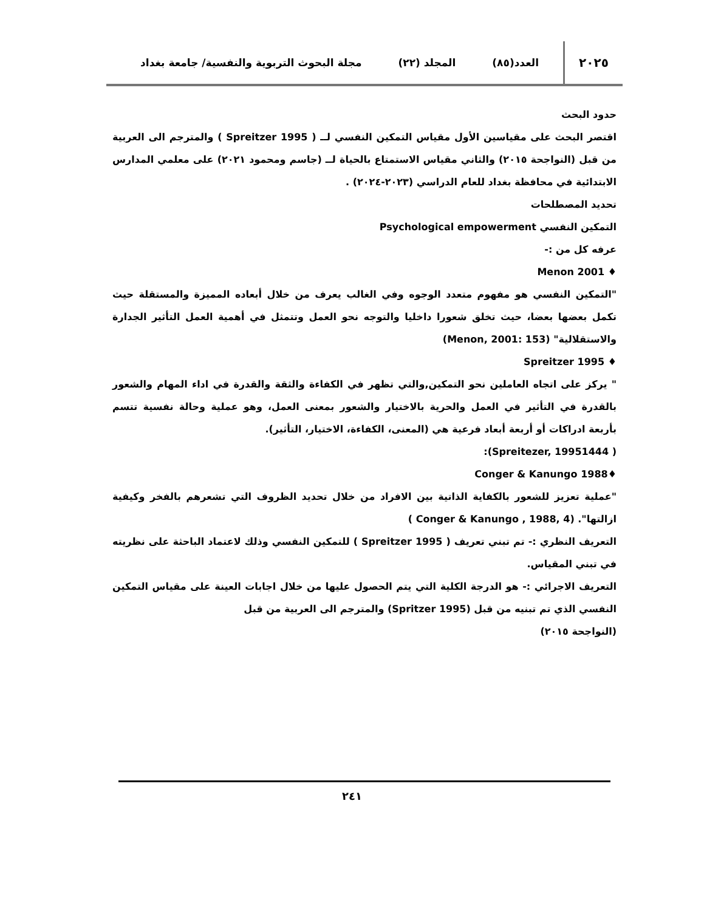٢٠٢٥
العدد(٨٥) المجلد (٢٢) مجلة البحوث التربوية والنفسية/ جامعة بغداد
حدود البحث
اقتصر البحث على مقياسين الأول مقياس التمكين النفسي لــ ( Spreitzer 1995 ) والمترجم الى العربية من قبل (النواجحة ٢٠١٥) والثاني مقياس الاستمتاع بالحياة لــ (جاسم ومحمود ٢٠٢١) على معلمي المدارس الابتدائية في محافظة بغداد للعام الدراسي (٢٠٢٣-٢٠٢٤) .
تحديد المصطلحات
التمكين النفسي Psychological empowerment
عرفه كل من :-
♦ Menon 2001
"التمكين النفسي هو مفهوم متعدد الوجوه وفي الغالب يعرف من خلال أبعاده المميزة والمستقلة حيث تكمل بعضها بعضا، حيث تخلق شعورا داخليا والتوجه نحو العمل وتتمثل في أهمية العمل التأثير الجدارة والاستقلالية" (Menon, 2001: 153)
♦ Spreitzer 1995
" يركز على اتجاه العاملين نحو التمكين,والتي تظهر في الكفاءة والثقة والقدرة في اداء المهام والشعور بالقدرة في التأثير في العمل والحرية بالاختيار والشعور بمعنى العمل، وهو عملية وحالة نفسية تتسم بأربعة ادراكات أو أربعة أبعاد فرعية هي (المعنى، الكفاءة، الاختيار، التأثير).
( Spreitezer, 19951444):
♦Conger & Kanungo 1988
"عملية تعزيز للشعور بالكفاية الذاتية بين الافراد من خلال تحديد الظروف التي تشعرهم بالفخر وكيفية ازالتها". (Conger & Kanungo , 1988, 4 )
التعريف النظري :- تم تبني تعريف ( Spreitzer 1995 ) للتمكين النفسي وذلك لاعتماد الباحثة على نظريته في تبني المقياس.
التعريف الاجرائي :- هو الدرجة الكلية التي يتم الحصول عليها من خلال اجابات العينة على مقياس التمكين النفسي الذي تم تبنيه من قبل (Spritzer 1995) والمترجم الى العربية من قبل
(النواجحة ٢٠١٥)
٢٤١